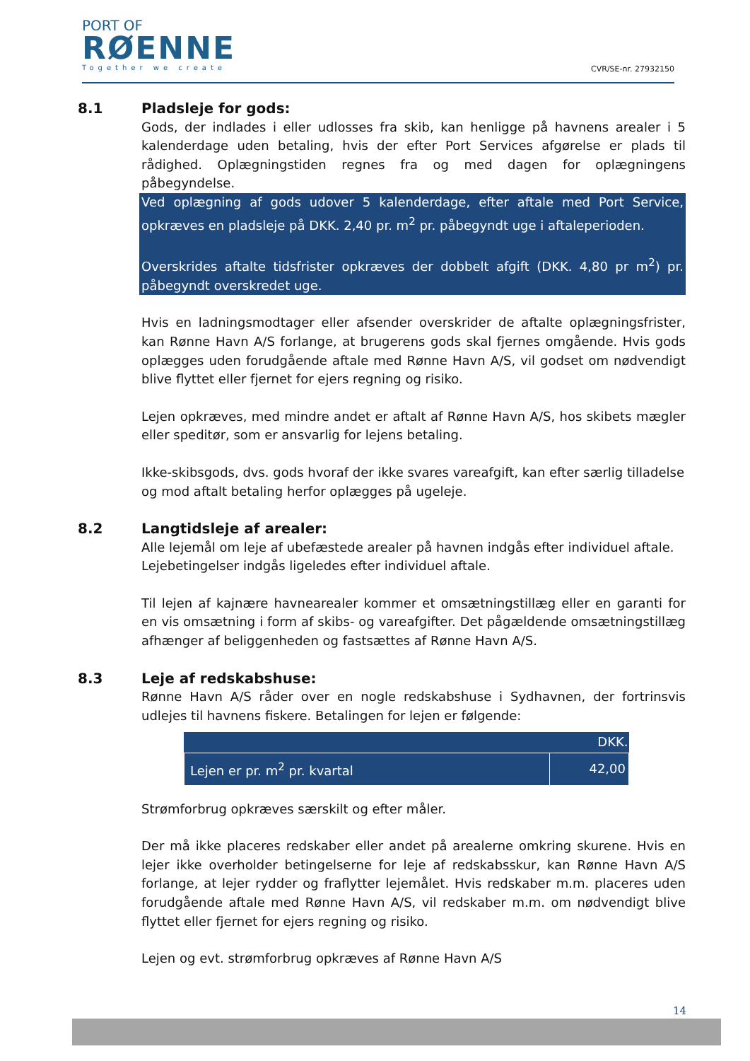PORT OF
RØENNE
Together we create
CVR/SE-nr. 27932150
8.1 Pladsleje for gods:
Gods, der indlades i eller udlosses fra skib, kan henligge på havnens arealer i 5 kalenderdage uden betaling, hvis der efter Port Services afgørelse er plads til rådighed. Oplægningstiden regnes fra og med dagen for oplægningens påbegyndelse.
Ved oplægning af gods udover 5 kalenderdage, efter aftale med Port Service, opkræves en pladsleje på DKK. 2,40 pr. m<sup>2</sup> pr. påbegyndt uge i aftaleperioden.
Overskrides aftalte tidsfrister opkræves der dobbelt afgift (DKK. 4,80 pr m<sup>2</sup>) pr. påbegyndt overskredet uge.
Hvis en ladningsmodtager eller afsender overskrider de aftalte oplægningsfrister, kan Rønne Havn A/S forlange, at brugerens gods skal fjernes omgående. Hvis gods oplægges uden forudgående aftale med Rønne Havn A/S, vil godset om nødvendigt blive flyttet eller fjernet for ejers regning og risiko.
Lejen opkræves, med mindre andet er aftalt af Rønne Havn A/S, hos skibets mægler eller speditør, som er ansvarlig for lejens betaling.
Ikke-skibsgods, dvs. gods hvoraf der ikke svares vareafgift, kan efter særlig tilladelse og mod aftalt betaling herfor oplægges på ugeleje.
8.2 Langtidsleje af arealer:
Alle lejemål om leje af ubefæstede arealer på havnen indgås efter individuel aftale. Lejebetingelser indgås ligeledes efter individuel aftale.
Til lejen af kajnære havnearealer kommer et omsætningstillæg eller en garanti for en vis omsætning i form af skibs- og vareafgifter. Det pågældende omsætningstillæg afhænger af beliggenheden og fastsættes af Rønne Havn A/S.
8.3 Leje af redskabshuse:
Rønne Havn A/S råder over en nogle redskabshuse i Sydhavnen, der fortrinsvis udlejes til havnens fiskere. Betalingen for lejen er følgende:
| | DKK. |
| --- | --- |
| Lejen er pr. m<sup>2</sup> pr. kvartal | 42,00 |
Strømforbrug opkræves særskilt og efter måler.
Der må ikke placeres redskaber eller andet på arealerne omkring skurene. Hvis en lejer ikke overholder betingelserne for leje af redskabsskur, kan Rønne Havn A/S forlange, at lejer rydder og fraflytter lejemålet. Hvis redskaber m.m. placeres uden forudgående aftale med Rønne Havn A/S, vil redskaber m.m. om nødvendigt blive flyttet eller fjernet for ejers regning og risiko.
Lejen og evt. strømforbrug opkræves af Rønne Havn A/S
14